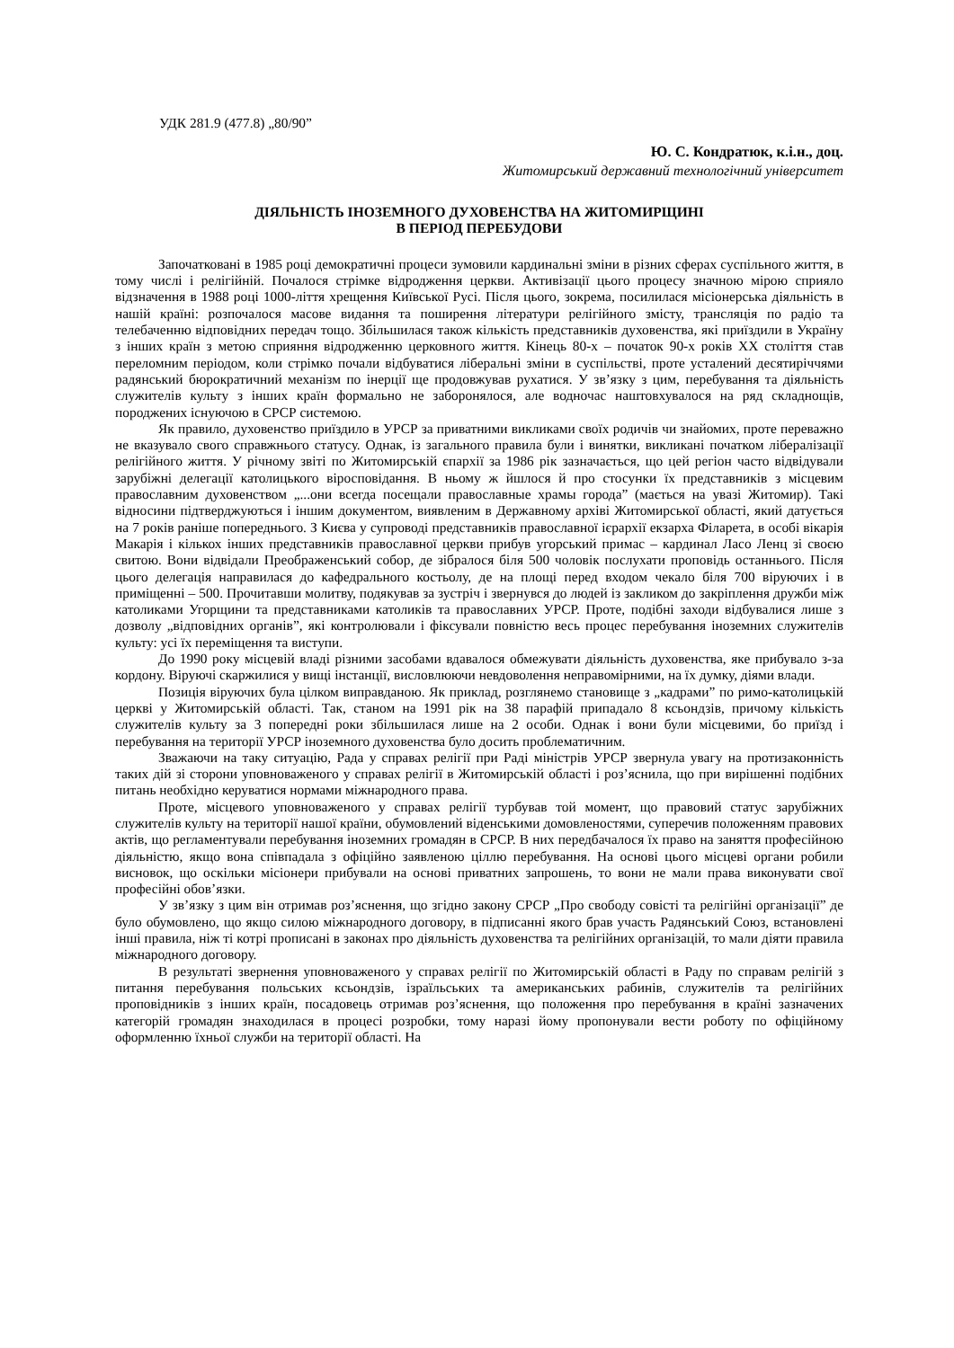УДК 281.9 (477.8) „80/90”
Ю. С. Кондратюк, к.і.н., доц.
Житомирський державний технологічний університет
ДІЯЛЬНІСТЬ ІНОЗЕМНОГО ДУХОВЕНСТВА НА ЖИТОМИРЩИНІ
В ПЕРІОД ПЕРЕБУДОВИ
Започатковані в 1985 році демократичні процеси зумовили кардинальні зміни в різних сферах суспільного життя, в тому числі і релігійній. Почалося стрімке відродження церкви. Активізації цього процесу значною мірою сприяло відзначення в 1988 році 1000-ліття хрещення Київської Русі. Після цього, зокрема, посилилася місіонерська діяльність в нашій країні: розпочалося масове видання та поширення літератури релігійного змісту, трансляція по радіо та телебаченню відповідних передач тощо. Збільшилася також кількість представників духовенства, які приїздили в Україну з інших країн з метою сприяння відродженню церковного життя. Кінець 80-х – початок 90-х років ХХ століття став переломним періодом, коли стрімко почали відбуватися ліберальні зміни в суспільстві, проте усталений десятиріччями радянський бюрократичний механізм по інерції ще продовжував рухатися. У зв’язку з цим, перебування та діяльність служителів культу з інших країн формально не заборонялося, але водночас наштовхувалося на ряд складнощів, породжених існуючою в СРСР системою.
Як правило, духовенство приїздило в УРСР за приватними викликами своїх родичів чи знайомих, проте переважно не вказувало свого справжнього статусу. Однак, із загального правила були і винятки, викликані початком лібералізації релігійного життя. У річному звіті по Житомирській єпархії за 1986 рік зазначається, що цей регіон часто відвідували зарубіжні делегації католицького віросповідання. В ньому ж йшлося й про стосунки їх представників з місцевим православним духовенством „...они всегда посещали православные храмы города” (мається на увазі Житомир). Такі відносини підтверджуються і іншим документом, виявленим в Державному архіві Житомирської області, який датується на 7 років раніше попереднього. З Києва у супроводі представників православної ієрархії екзарха Філарета, в особі вікарія Макарія і кількох інших представників православної церкви прибув угорський примас – кардинал Ласо Ленц зі своєю свитою. Вони відвідали Преображенський собор, де зібралося біля 500 чоловік послухати проповідь останнього. Після цього делегація направилася до кафедрального костьолу, де на площі перед входом чекало біля 700 віруючих і в приміщенні – 500. Прочитавши молитву, подякував за зустріч і звернувся до людей із закликом до закріплення дружби між католиками Угорщини та представниками католиків та православних УРСР. Проте, подібні заходи відбувалися лише з дозволу „відповідних органів”, які контролювали і фіксували повністю весь процес перебування іноземних служителів культу: усі їх переміщення та виступи.
До 1990 року місцевій владі різними засобами вдавалося обмежувати діяльність духовенства, яке прибувало з-за кордону. Віруючі скаржилися у вищі інстанції, висловлюючи невдоволення неправомірними, на їх думку, діями влади.
Позиція віруючих була цілком виправданою. Як приклад, розглянемо становище з „кадрами” по римо-католицькій церкві у Житомирській області. Так, станом на 1991 рік на 38 парафій припадало 8 ксьондзів, причому кількість служителів культу за 3 попередні роки збільшилася лише на 2 особи. Однак і вони були місцевими, бо приїзд і перебування на території УРСР іноземного духовенства було досить проблематичним.
Зважаючи на таку ситуацію, Рада у справах релігії при Раді міністрів УРСР звернула увагу на протизаконність таких дій зі сторони уповноваженого у справах релігії в Житомирській області і роз’яснила, що при вирішенні подібних питань необхідно керуватися нормами міжнародного права.
Проте, місцевого уповноваженого у справах релігії турбував той момент, що правовий статус зарубіжних служителів культу на території нашої країни, обумовлений віденськими домовленостями, суперечив положенням правових актів, що регламентували перебування іноземних громадян в СРСР. В них передбачалося їх право на заняття професійною діяльністю, якщо вона співпадала з офіційно заявленою ціллю перебування. На основі цього місцеві органи робили висновок, що оскільки місіонери прибували на основі приватних запрошень, то вони не мали права виконувати свої професійні обов’язки.
У зв’язку з цим він отримав роз’яснення, що згідно закону СРСР „Про свободу совісті та релігійні організації” де було обумовлено, що якщо силою міжнародного договору, в підписанні якого брав участь Радянський Союз, встановлені інші правила, ніж ті котрі прописані в законах про діяльність духовенства та релігійних організацій, то мали діяти правила міжнародного договору.
В результаті звернення уповноваженого у справах релігії по Житомирській області в Раду по справам релігій з питання перебування польських ксьондзів, ізраїльських та американських рабинів, служителів та релігійних проповідників з інших країн, посадовець отримав роз’яснення, що положення про перебування в країні зазначених категорій громадян знаходилася в процесі розробки, тому наразі йому пропонували вести роботу по офіційному оформленню їхньої служби на території області. На